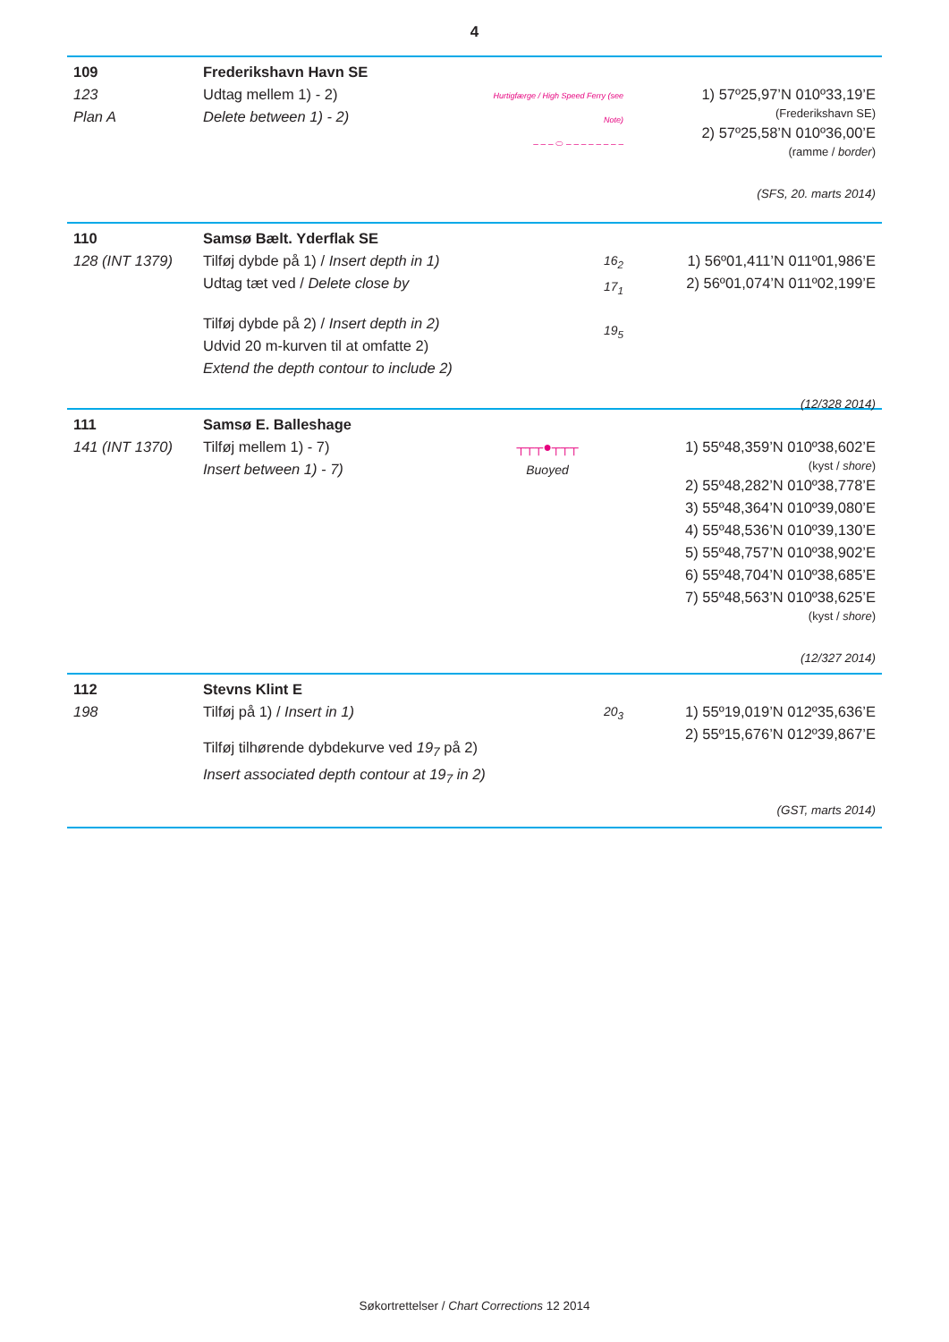4
109
123
Plan A
Frederikshavn Havn SE
Udtag mellem 1) - 2)
Delete between 1) - 2)
Hurtigfærge / High Speed Ferry (see Note)
– – – ⬭ – – – – – – – –
1) 57º25,97’N 010º33,19’E
(Frederikshavn SE)
2) 57º25,58’N 010º36,00’E
(ramme / border)
(SFS, 20. marts 2014)
110
128 (INT 1379)
Samsø Bælt. Yderflak SE
Tilføj dybde på 1) / Insert depth in 1)
Udtag tæt ved / Delete close by
Tilføj dybde på 2) / Insert depth in 2)
Udvid 20 m-kurven til at omfatte 2)
Extend the depth contour to include 2)
16<sub>2</sub>
17<sub>1</sub>
19<sub>5</sub>
1) 56º01,411’N 011º01,986’E
2) 56º01,074’N 011º02,199’E
(12/328 2014)
111
141 (INT 1370)
Samsø E. Balleshage
Tilføj mellem 1) - 7)
Insert between 1) - 7)
┬┬┬●┬┬┬
Buoyed
1) 55º48,359’N 010º38,602’E
(kyst / shore)
2) 55º48,282’N 010º38,778’E
3) 55º48,364’N 010º39,080’E
4) 55º48,536’N 010º39,130’E
5) 55º48,757’N 010º38,902’E
6) 55º48,704’N 010º38,685’E
7) 55º48,563’N 010º38,625’E
(kyst / shore)
(12/327 2014)
112
198
Stevns Klint E
Tilføj på 1) / Insert in 1)
Tilføj tilhørende dybdekurve ved 19<sub>7</sub> på 2)
Insert associated depth contour at 19<sub>7</sub> in 2)
20<sub>3</sub>
1) 55º19,019’N 012º35,636’E
2) 55º15,676’N 012º39,867’E
(GST, marts 2014)
Søkortrettelser / Chart Corrections 12 2014